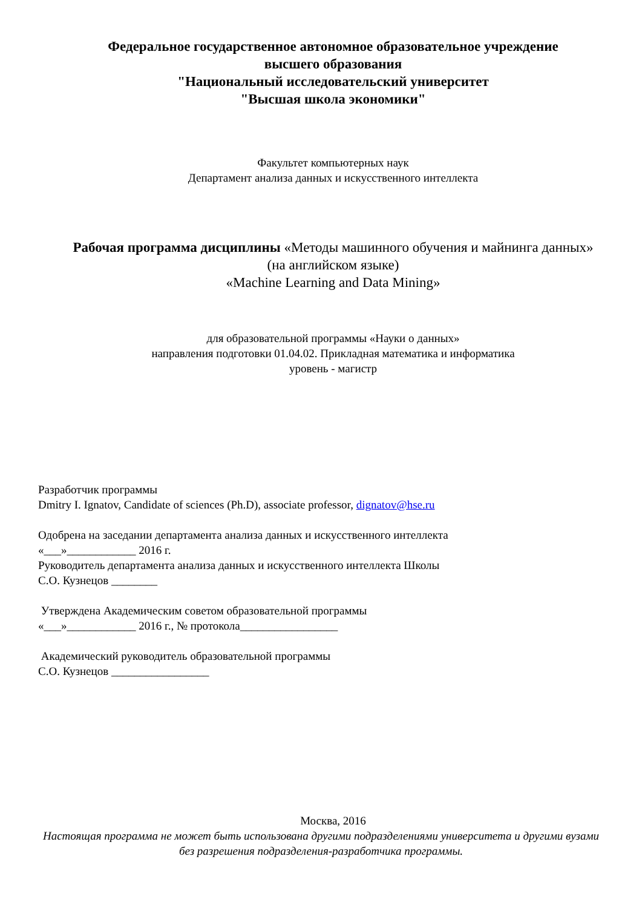Федеральное государственное автономное образовательное учреждение
высшего образования
"Национальный исследовательский университет
"Высшая школа экономики"
Факультет компьютерных наук
Департамент анализа данных и искусственного интеллекта
Рабочая программа дисциплины «Методы машинного обучения и майнинга данных»
(на английском языке)
«Machine Learning and Data Mining»
для образовательной программы «Науки о данных»
направления подготовки 01.04.02. Прикладная математика и информатика
уровень - магистр
Разработчик программы
Dmitry I. Ignatov, Candidate of sciences (Ph.D), associate professor, dignatov@hse.ru
Одобрена на заседании департамента анализа данных и искусственного интеллекта
«___»____________ 2016 г.
Руководитель департамента анализа данных и искусственного интеллекта Школы
С.О. Кузнецов ________
Утверждена Академическим советом образовательной программы
«___»____________ 2016 г., № протокола_________________
Академический руководитель образовательной программы
С.О. Кузнецов _________________
Москва, 2016
Настоящая программа не может быть использована другими подразделениями университета и другими вузами без разрешения подразделения-разработчика программы.